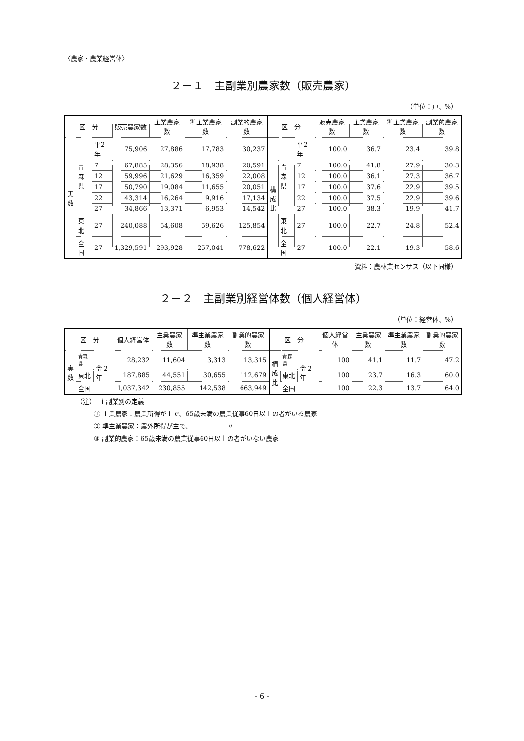〈農家・農業経営体〉
２－１　主副業別農家数（販売農家）
（単位：戸、%）
| 区 分 | | | 販売農家数 | 主業農家数 | 準主業農家数 | 副業的農家数 | 区 分 | | | 販売農家数 | 主業農家数 | 準主業農家数 | 副業的農家数 |
| --- | --- | --- | --- | --- | --- | --- | --- | --- | --- | --- | --- | --- | --- |
| 実 数 | 青 森 県 | 平2年 | 75,906 | 27,886 | 17,783 | 30,237 | 構 成 比 | 青 森 県 | 平2年 | 100.0 | 36.7 | 23.4 | 39.8 |
| | | 7 | 67,885 | 28,356 | 18,938 | 20,591 | | | 7 | 100.0 | 41.8 | 27.9 | 30.3 |
| | | 12 | 59,996 | 21,629 | 16,359 | 22,008 | | | 12 | 100.0 | 36.1 | 27.3 | 36.7 |
| | | 17 | 50,790 | 19,084 | 11,655 | 20,051 | | | 17 | 100.0 | 37.6 | 22.9 | 39.5 |
| | | 22 | 43,314 | 16,264 | 9,916 | 17,134 | | | 22 | 100.0 | 37.5 | 22.9 | 39.6 |
| | | 27 | 34,866 | 13,371 | 6,953 | 14,542 | | | 27 | 100.0 | 38.3 | 19.9 | 41.7 |
| | 東北 | 27 | 240,088 | 54,608 | 59,626 | 125,854 | | 東北 | 27 | 100.0 | 22.7 | 24.8 | 52.4 |
| | 全国 | 27 | 1,329,591 | 293,928 | 257,041 | 778,622 | | 全国 | 27 | 100.0 | 22.1 | 19.3 | 58.6 |
資料：農林業センサス（以下同様）
２－２　主副業別経営体数（個人経営体）
（単位：経営体、%）
| 区 分 | | | 個人経営体 | 主業農家数 | 準主業農家数 | 副業的農家数 | 区 分 | | | 個人経営体 | 主業農家数 | 準主業農家数 | 副業的農家数 |
| --- | --- | --- | --- | --- | --- | --- | --- | --- | --- | --- | --- | --- | --- |
| 実 数 | 青森県 | 令２年 | 28,232 | 11,604 | 3,313 | 13,315 | 構 成 比 | 青森県 | 令２年 | 100 | 41.1 | 11.7 | 47.2 |
| | 東北 | | 187,885 | 44,551 | 30,655 | 112,679 | | 東北 | | 100 | 23.7 | 16.3 | 60.0 |
| | 全国 | | 1,037,342 | 230,855 | 142,538 | 663,949 | | 全国 | | 100 | 22.3 | 13.7 | 64.0 |
（注）　主副業別の定義
① 主業農家：農業所得が主で、65歳未満の農業従事60日以上の者がいる農家
② 準主業農家：農外所得が主で、　　　　　　〃
③ 副業的農家：65歳未満の農業従事60日以上の者がいない農家
- 6 -